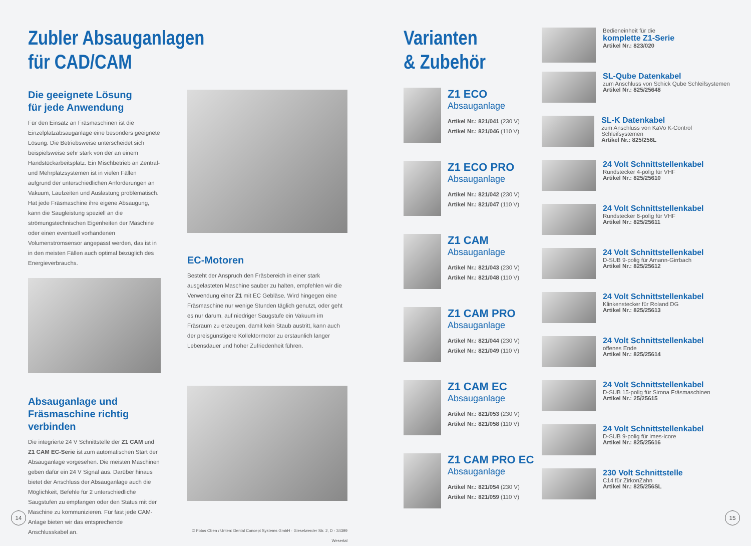Zubler Absauganlagen
für CAD/CAM
Die geeignete Lösung
für jede Anwendung
Für den Einsatz an Fräsmaschinen ist die Einzelplatzabsauganlage eine besonders geeignete Lösung. Die Betriebsweise unterscheidet sich beispielsweise sehr stark von der an einem Handstückarbeitsplatz. Ein Mischbetrieb an Zentral-und Mehrplatzsystemen ist in vielen Fällen aufgrund der unterschiedlichen Anforderungen an Vakuum, Laufzeiten und Auslastung problematisch. Hat jede Fräsmaschine ihre eigene Absaugung, kann die Saugleistung speziell an die strömungstechnischen Eigenheiten der Maschine oder einen eventuell vorhandenen Volumenstromsensor angepasst werden, das ist in in den meisten Fällen auch optimal bezüglich des Energieverbrauchs.
Absauganlage und Fräsmaschine richtig verbinden
Die integrierte 24 V Schnittstelle der Z1 CAM und Z1 CAM EC-Serie ist zum automatischen Start der Absauganlage vorgesehen. Die meisten Maschinen geben dafür ein 24 V Signal aus. Darüber hinaus bietet der Anschluss der Absauganlage auch die Möglichkeit, Befehle für 2 unterschiedliche Saugstufen zu empfangen oder den Status mit der Maschine zu kommunizieren. Für fast jede CAM-Anlage bieten wir das entsprechende Anschlusskabel an.
EC-Motoren
Besteht der Anspruch den Fräsbereich in einer stark ausgelasteten Maschine sauber zu halten, empfehlen wir die Verwendung einer Z1 mit EC Gebläse. Wird hingegen eine Fräsmaschine nur wenige Stunden täglich genutzt, oder geht es nur darum, auf niedriger Saugstufe ein Vakuum im Fräsraum zu erzeugen, damit kein Staub austritt, kann auch der preisgünstigere Kollektormotor zu erstaunlich langer Lebensdauer und hoher Zufriedenheit führen.
© Fotos Oben / Unten: Dental Concept Systems GmbH · Gieselwerder Str. 2, D - 34399 Wesertal
14
Varianten
& Zubehör
Z1 ECO
Absauganlage
Artikel Nr.: 821/041 (230 V)
Artikel Nr.: 821/046 (110 V)
Z1 ECO PRO
Absauganlage
Artikel Nr.: 821/042 (230 V)
Artikel Nr.: 821/047 (110 V)
Z1 CAM
Absauganlage
Artikel Nr.: 821/043 (230 V)
Artikel Nr.: 821/048 (110 V)
Z1 CAM PRO
Absauganlage
Artikel Nr.: 821/044 (230 V)
Artikel Nr.: 821/049 (110 V)
Z1 CAM EC
Absauganlage
Artikel Nr.: 821/053 (230 V)
Artikel Nr.: 821/058 (110 V)
Z1 CAM PRO EC
Absauganlage
Artikel Nr.: 821/054 (230 V)
Artikel Nr.: 821/059 (110 V)
Bedieneinheit für die
komplette Z1-Serie
Artikel Nr.: 823/020
SL-Qube Datenkabel
zum Anschluss von Schick Qube Schleifsystemen
Artikel Nr.: 825/25648
SL-K Datenkabel
zum Anschluss von KaVo K-Control Schleifsystemen
Artikel Nr.: 825/256L
24 Volt Schnittstellenkabel
Rundstecker 4-polig für VHF
Artikel Nr.: 825/25610
24 Volt Schnittstellenkabel
Rundstecker 6-polig für VHF
Artikel Nr.: 825/25611
24 Volt Schnittstellenkabel
D-SUB 9-polig für Amann-Girrbach
Artikel Nr.: 825/25612
24 Volt Schnittstellenkabel
Klinkenstecker für Roland DG
Artikel Nr.: 825/25613
24 Volt Schnittstellenkabel
offenes Ende
Artikel Nr.: 825/25614
24 Volt Schnittstellenkabel
D-SUB 15-polig für Sirona Fräsmaschinen
Artikel Nr.: 25/25615
24 Volt Schnittstellenkabel
D-SUB 9-polig für imes-icore
Artikel Nr.: 825/25616
230 Volt Schnittstelle
C14 für ZirkonZahn
Artikel Nr.: 825/256SL
15